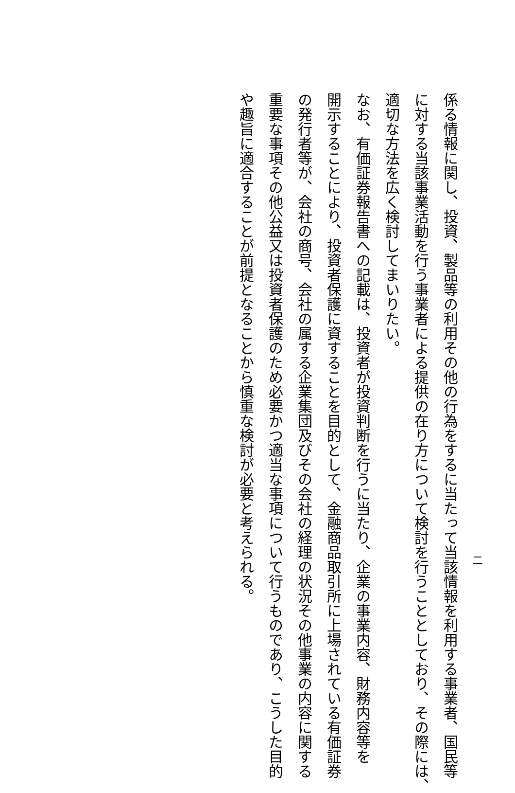二
係る情報に関し、投資、製品等の利用その他の行為をするに当たって当該情報を利用する事業者、国民等
に対する当該事業活動を行う事業者による提供の在り方について検討を行うこととしており、その際には、
適切な方法を広く検討してまいりたい。
なお、有価証券報告書への記載は、投資者が投資判断を行うに当たり、企業の事業内容、財務内容等を
開示することにより、投資者保護に資することを目的として、金融商品取引所に上場されている有価証券
の発行者等が、会社の商号、会社の属する企業集団及びその会社の経理の状況その他事業の内容に関する
重要な事項その他公益又は投資者保護のため必要かつ適当な事項について行うものであり、こうした目的
や趣旨に適合することが前提となることから慎重な検討が必要と考えられる。